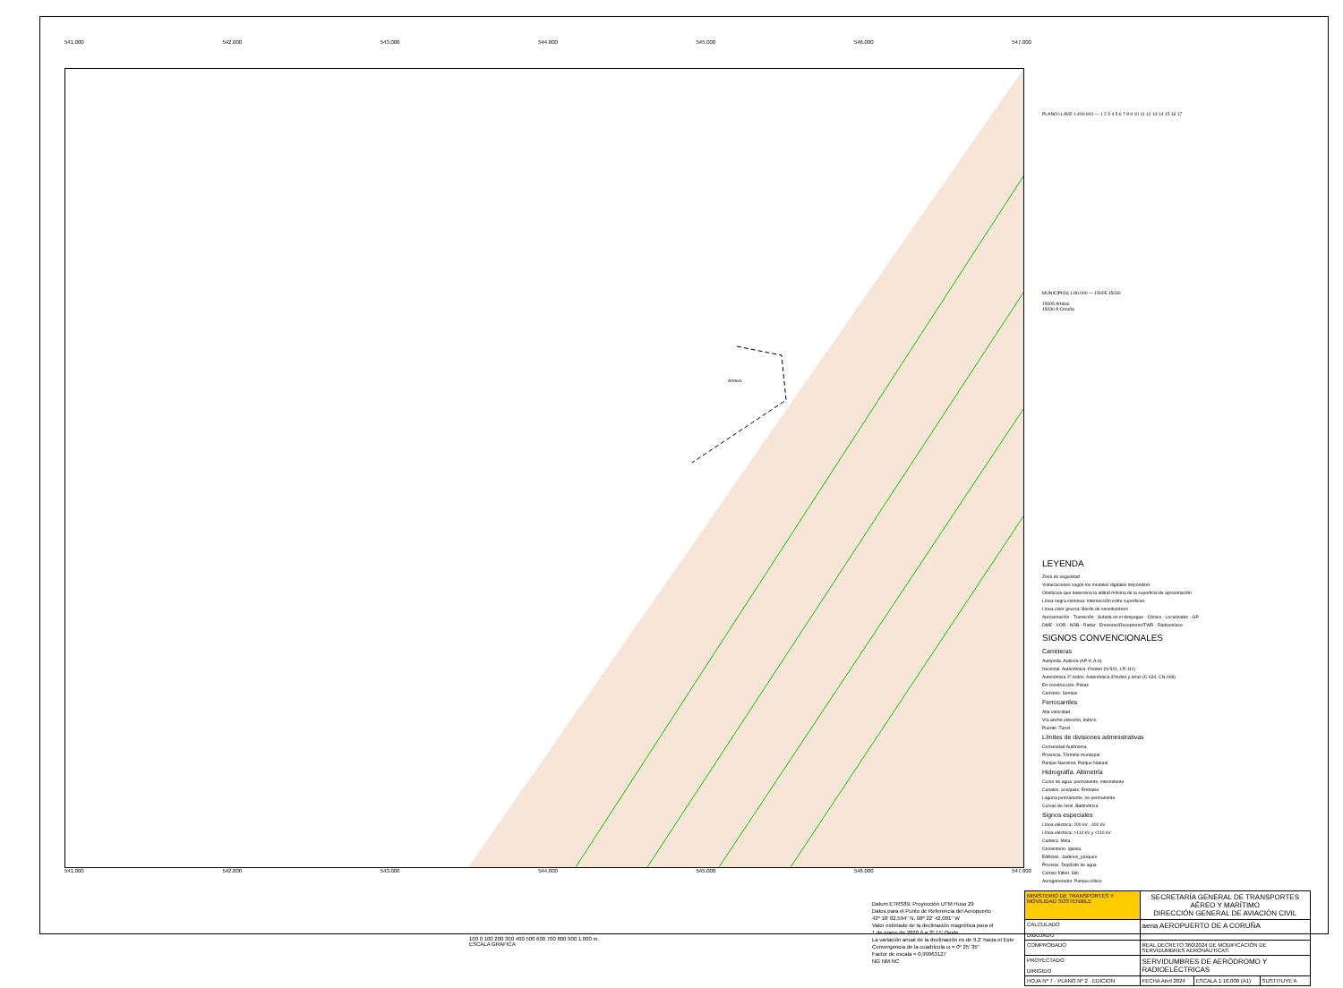541.000 542.000 543.000 544.000 545.000 546.000 547.000
Arteixo
541.000 542.000 543.000 544.000 545.000 546.000 547.000
100 0 100 200 300 400 500 600 700 800 900 1.000 m.
ESCALA GRAFICA
Datum ETRS89. Proyección UTM Huso 29
Datos para el Punto de Referencia del Aeropuerto
43º 18' 02,594'' N, 08º 22' 42,081'' W
Valor estimado de la declinación magnética para el
1 de enero de 2020 δ = 2º 15' Oeste
La variación anual de la declinación es de 9,2' hacia el Este
Convergencia de la cuadrícula ω = 0º 25' 35"
Factor de escala = 0,99963127
NG NM NC
PLANO LLAVE 1:400.000 — 1 2 3 4 5 6 7 8 9 10 11 12 13 14 15 16 17
MUNICIPIOS 1:80.000 — 15005 15030
15005 Arteixo
15030 A Coruña
LEYENDA
Zona de seguridad
Vulneraciones según los modelos digitales disponibles
Obstáculo que determina la altitud mínima de la superficie de aproximación
Línea negra continua: Intersección entre superficies
Línea color gruesa: Borde de servidumbres
Aproximación · Transición · Subida en el despegue · Cónica · Localizador · GP
DME · VOR · NDB · Radar · Emisores/Receptores/TWR · Radioenlace
SIGNOS CONVENCIONALES
Carreteras
Autopista. Autovía (AP-9, A-6)
Nacional. Autonómica 1ºorden (N-541, LR-111)
Autonómica 2º orden. Autonómica 3ºorden y otras (C-634, CN-008)
En construcción. Pistas
Caminos. Sendas
Ferrocarriles
Alta velocidad
Vía ancho estrecho, ibérico
Puente. Túnel
Límites de divisiones administrativas
Comunidad Autónoma
Provincia. Término municipal
Parque Nacional. Parque Natural
Hidrografía. Altimetría
Curso de agua: permanente, intermitente
Canales, acequias. Embalse
Laguna permanente, no permanente
Curvas de nivel. Batimétrica
Signos especiales
Línea eléctrica: 200 kV , 400 kV
Línea eléctrica: >110 kV y <110 kV
Cantera. Mina
Cementerio. Iglesia.
Edificios. Jardines_parques
Piscinas. Depósito de agua
Campo fútbol. Silo
Aerogenerador. Parque eólico
| MINISTERIO DE TRANSPORTES Y MOVILIDAD SOSTENIBLE | SECRETARÍA GENERAL DE TRANSPORTES AÉREO Y MARÍTIMO DIRECCIÓN GENERAL DE AVIACIÓN CIVIL | | |
| CALCULADO DIBUJADO | aena AEROPUERTO DE A CORUÑA | | |
| COMPROBADO | REAL DECRETO 360/2024 DE MODIFICACIÓN DE SERVIDUMBRES AERONÁUTICAS | | |
| PROYECTADO DIRIGIDO | SERVIDUMBRES DE AERÓDROMO Y RADIOELÉCTRICAS | | |
| HOJA Nº 7 · PLANO Nº 2 · EDICION | FECHA Abril 2024 | ESCALA 1:10.000 (A1) | SUSTITUYE A |